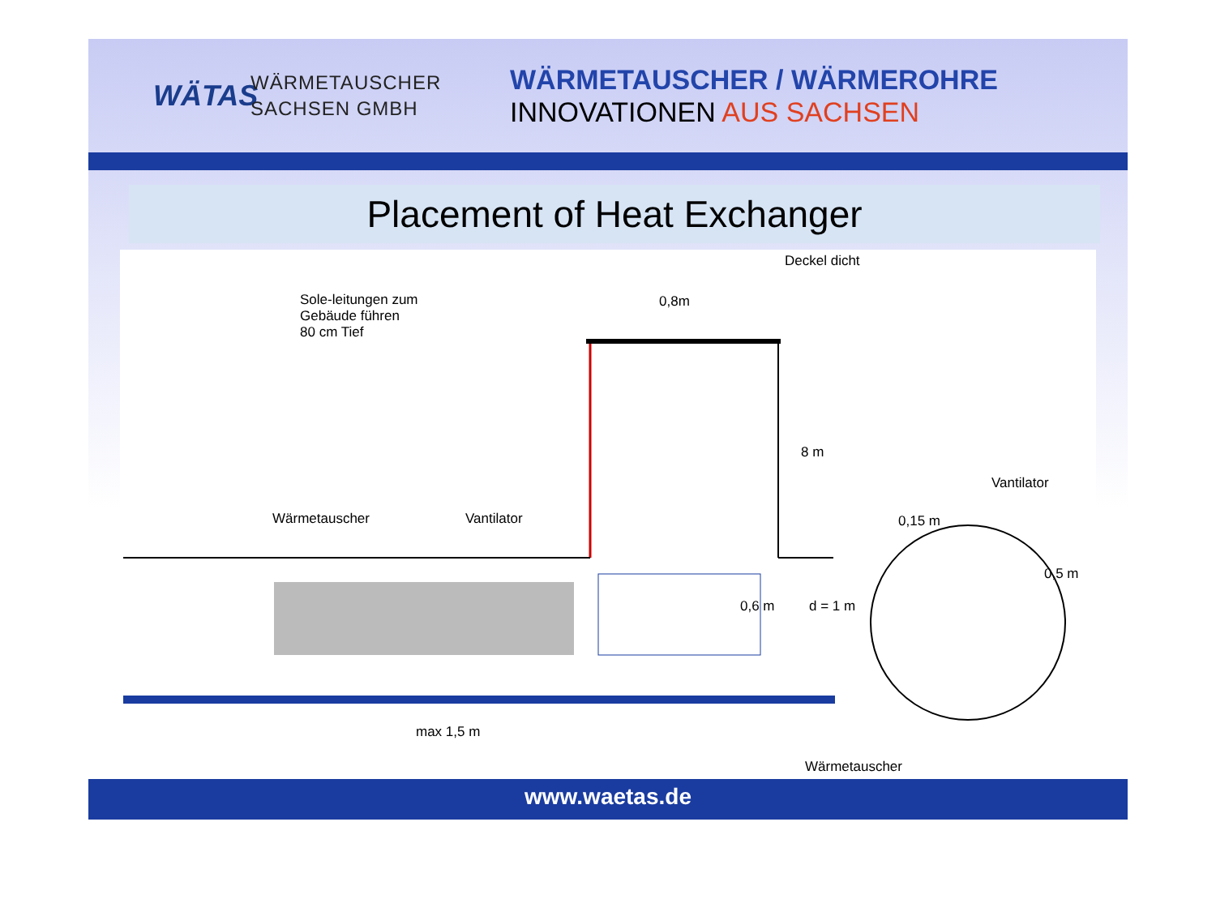WÄTAS
WÄRMETAUSCHER
SACHSEN GMBH
WÄRMETAUSCHER / WÄRMEROHRE
INNOVATIONEN AUS SACHSEN
Placement of Heat Exchanger
Deckel dicht
Sole-leitungen zum
Gebäude führen
80 cm Tief
0,8m
8 m
Vantilator
Wärmetauscher Vantilator 0,15 m
0,5 m
0,6 m d = 1 m
max 1,5 m
Wärmetauscher
www.waetas.de